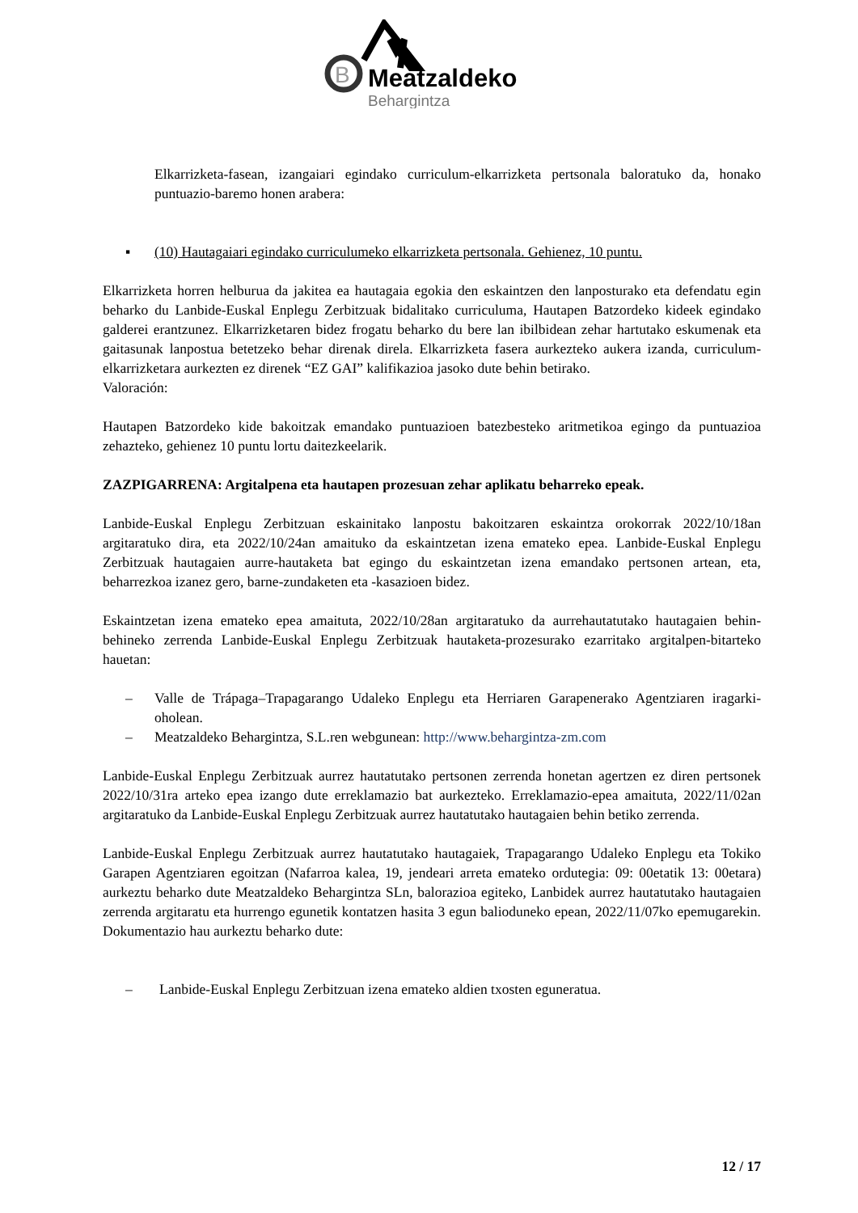B
Meatzaldeko
Behargintza
Elkarrizketa-fasean, izangaiari egindako curriculum-elkarrizketa pertsonala baloratuko da, honako puntuazio-baremo honen arabera:
▪ (10) Hautagaiari egindako curriculumeko elkarrizketa pertsonala. Gehienez, 10 puntu.
Elkarrizketa horren helburua da jakitea ea hautagaia egokia den eskaintzen den lanposturako eta defendatu egin beharko du Lanbide-Euskal Enplegu Zerbitzuak bidalitako curriculuma, Hautapen Batzordeko kideek egindako galderei erantzunez. Elkarrizketaren bidez frogatu beharko du bere lan ibilbidean zehar hartutako eskumenak eta gaitasunak lanpostua betetzeko behar direnak direla. Elkarrizketa fasera aurkezteko aukera izanda, curriculum-elkarrizketara aurkezten ez direnek “EZ GAI” kalifikazioa jasoko dute behin betirako.
Valoración:
Hautapen Batzordeko kide bakoitzak emandako puntuazioen batezbesteko aritmetikoa egingo da puntuazioa zehazteko, gehienez 10 puntu lortu daitezkeelarik.
ZAZPIGARRENA: Argitalpena eta hautapen prozesuan zehar aplikatu beharreko epeak.
Lanbide-Euskal Enplegu Zerbitzuan eskainitako lanpostu bakoitzaren eskaintza orokorrak 2022/10/18an argitaratuko dira, eta 2022/10/24an amaituko da eskaintzetan izena emateko epea. Lanbide-Euskal Enplegu Zerbitzuak hautagaien aurre-hautaketa bat egingo du eskaintzetan izena emandako pertsonen artean, eta, beharrezkoa izanez gero, barne-zundaketen eta -kasazioen bidez.
Eskaintzetan izena emateko epea amaituta, 2022/10/28an argitaratuko da aurrehautatutako hautagaien behin-behineko zerrenda Lanbide-Euskal Enplegu Zerbitzuak hautaketa-prozesurako ezarritako argitalpen-bitarteko hauetan:
– Valle de Trápaga–Trapagarango Udaleko Enplegu eta Herriaren Garapenerako Agentziaren iragarki-oholean.
– Meatzaldeko Behargintza, S.L.ren webgunean: http://www.behargintza-zm.com
Lanbide-Euskal Enplegu Zerbitzuak aurrez hautatutako pertsonen zerrenda honetan agertzen ez diren pertsonek 2022/10/31ra arteko epea izango dute erreklamazio bat aurkezteko. Erreklamazio-epea amaituta, 2022/11/02an argitaratuko da Lanbide-Euskal Enplegu Zerbitzuak aurrez hautatutako hautagaien behin betiko zerrenda.
Lanbide-Euskal Enplegu Zerbitzuak aurrez hautatutako hautagaiek, Trapagarango Udaleko Enplegu eta Tokiko Garapen Agentziaren egoitzan (Nafarroa kalea, 19, jendeari arreta emateko ordutegia: 09: 00etatik 13: 00etara) aurkeztu beharko dute Meatzaldeko Behargintza SLn, balorazioa egiteko, Lanbidek aurrez hautatutako hautagaien zerrenda argitaratu eta hurrengo egunetik kontatzen hasita 3 egun balioduneko epean, 2022/11/07ko epemugarekin. Dokumentazio hau aurkeztu beharko dute:
– Lanbide-Euskal Enplegu Zerbitzuan izena emateko aldien txosten eguneratua.
12 / 17